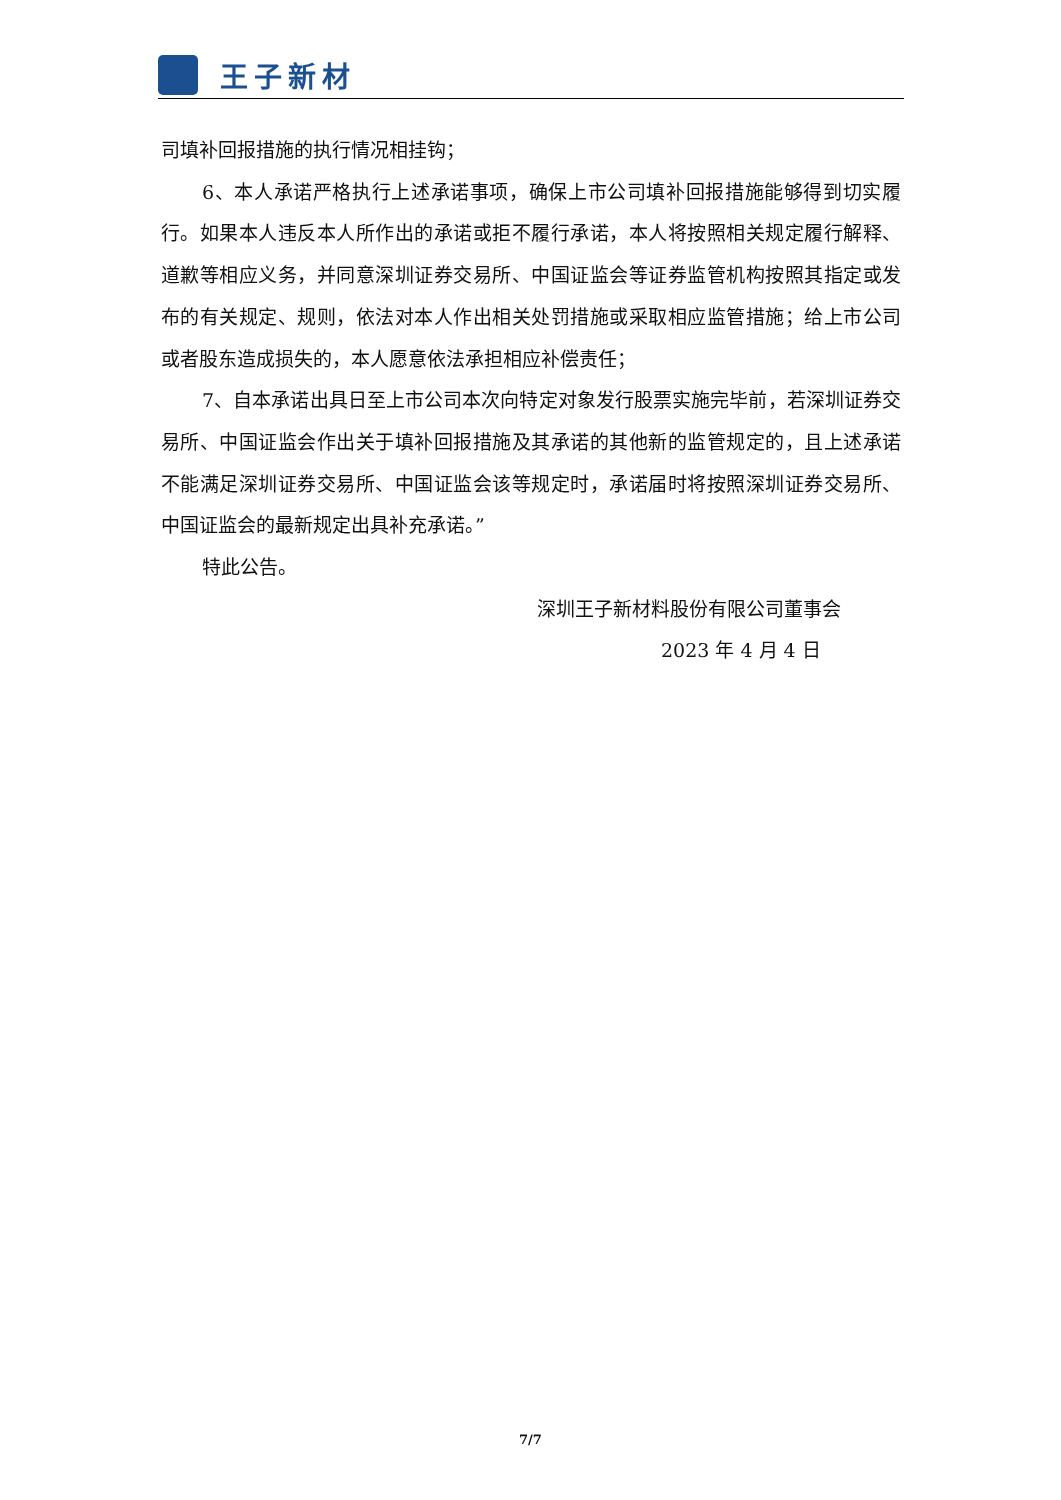王子新材
司填补回报措施的执行情况相挂钩；
6、本人承诺严格执行上述承诺事项，确保上市公司填补回报措施能够得到切实履行。如果本人违反本人所作出的承诺或拒不履行承诺，本人将按照相关规定履行解释、道歉等相应义务，并同意深圳证券交易所、中国证监会等证券监管机构按照其指定或发布的有关规定、规则，依法对本人作出相关处罚措施或采取相应监管措施；给上市公司或者股东造成损失的，本人愿意依法承担相应补偿责任；
7、自本承诺出具日至上市公司本次向特定对象发行股票实施完毕前，若深圳证券交易所、中国证监会作出关于填补回报措施及其承诺的其他新的监管规定的，且上述承诺不能满足深圳证券交易所、中国证监会该等规定时，承诺届时将按照深圳证券交易所、中国证监会的最新规定出具补充承诺。”
特此公告。
深圳王子新材料股份有限公司董事会
2023 年 4 月 4 日
7/7